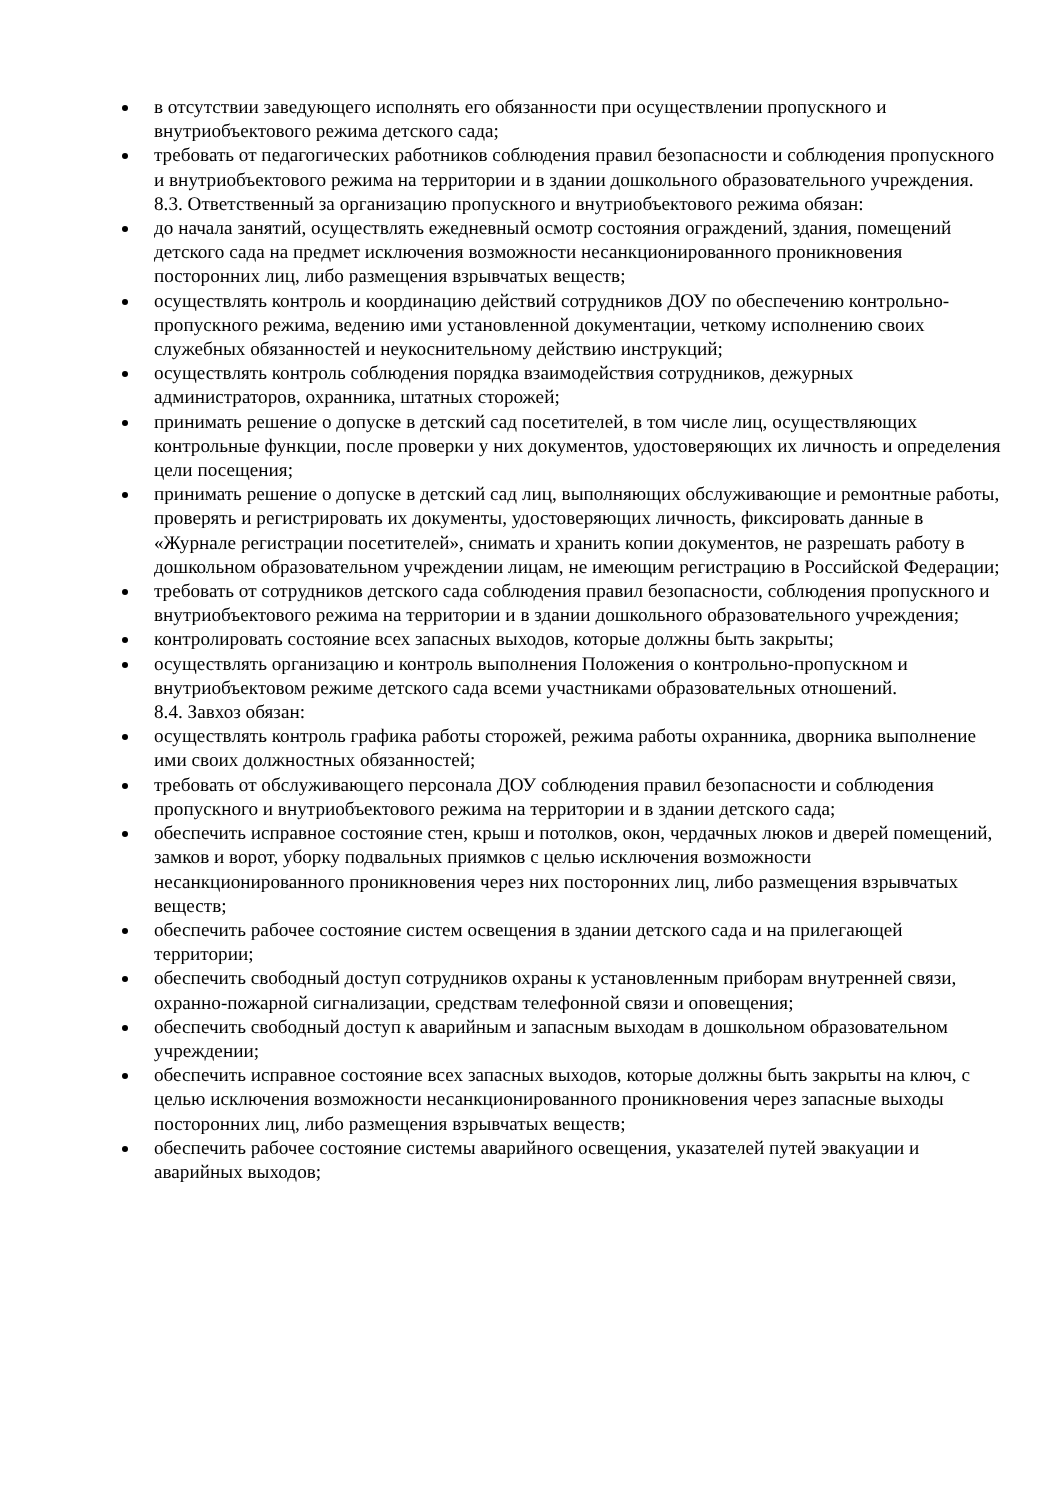в отсутствии заведующего исполнять его обязанности при осуществлении пропускного и внутриобъектового режима детского сада;
требовать от педагогических работников соблюдения правил безопасности и соблюдения пропускного и внутриобъектового режима на территории и в здании дошкольного образовательного учреждения.
8.3. Ответственный за организацию пропускного и внутриобъектового режима обязан:
до начала занятий, осуществлять ежедневный осмотр состояния ограждений, здания, помещений детского сада на предмет исключения возможности несанкционированного проникновения посторонних лиц, либо размещения взрывчатых веществ;
осуществлять контроль и координацию действий сотрудников ДОУ по обеспечению контрольно-пропускного режима, ведению ими установленной документации, четкому исполнению своих служебных обязанностей и неукоснительному действию инструкций;
осуществлять контроль соблюдения порядка взаимодействия сотрудников, дежурных администраторов, охранника, штатных сторожей;
принимать решение о допуске в детский сад посетителей, в том числе лиц, осуществляющих контрольные функции, после проверки у них документов, удостоверяющих их личность и определения цели посещения;
принимать решение о допуске в детский сад лиц, выполняющих обслуживающие и ремонтные работы, проверять и регистрировать их документы, удостоверяющих личность, фиксировать данные в «Журнале регистрации посетителей», снимать и хранить копии документов, не разрешать работу в дошкольном образовательном учреждении лицам, не имеющим регистрацию в Российской Федерации;
требовать от сотрудников детского сада соблюдения правил безопасности, соблюдения пропускного и внутриобъектового режима на территории и в здании дошкольного образовательного учреждения;
контролировать состояние всех запасных выходов, которые должны быть закрыты;
осуществлять организацию и контроль выполнения Положения о контрольно-пропускном и внутриобъектовом режиме детского сада всеми участниками образовательных отношений.
8.4. Завхоз обязан:
осуществлять контроль графика работы сторожей, режима работы охранника, дворника выполнение ими своих должностных обязанностей;
требовать от обслуживающего персонала ДОУ соблюдения правил безопасности и соблюдения пропускного и внутриобъектового режима на территории и в здании детского сада;
обеспечить исправное состояние стен, крыш и потолков, окон, чердачных люков и дверей помещений, замков и ворот, уборку подвальных приямков с целью исключения возможности несанкционированного проникновения через них посторонних лиц, либо размещения взрывчатых веществ;
обеспечить рабочее состояние систем освещения в здании детского сада и на прилегающей территории;
обеспечить свободный доступ сотрудников охраны к установленным приборам внутренней связи, охранно-пожарной сигнализации, средствам телефонной связи и оповещения;
обеспечить свободный доступ к аварийным и запасным выходам в дошкольном образовательном учреждении;
обеспечить исправное состояние всех запасных выходов, которые должны быть закрыты на ключ, с целью исключения возможности несанкционированного проникновения через запасные выходы посторонних лиц, либо размещения взрывчатых веществ;
обеспечить рабочее состояние системы аварийного освещения, указателей путей эвакуации и аварийных выходов;